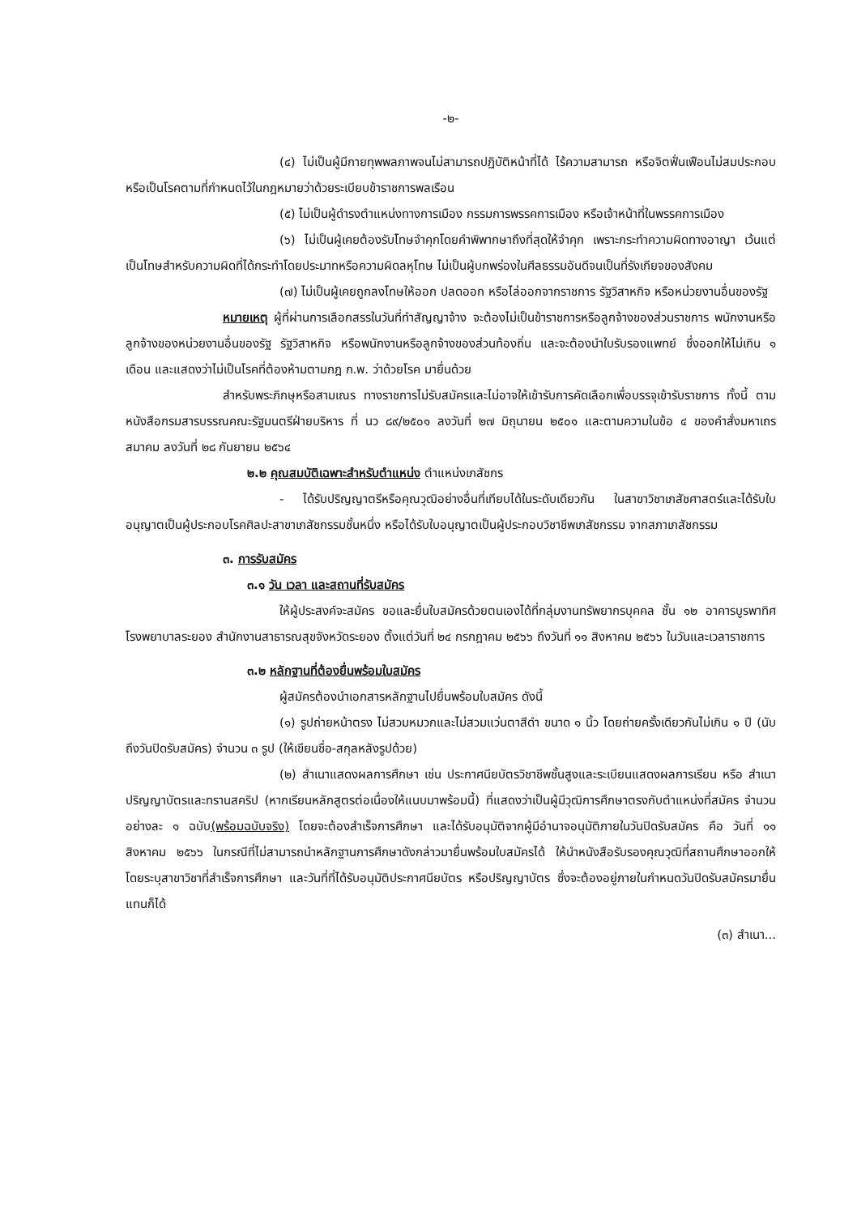-๒-
(๔) ไม่เป็นผู้มีกายทุพพลภาพจนไม่สามารถปฏิบัติหน้าที่ได้ ไร้ความสามารถ หรือจิตฟั่นเฟือนไม่สมประกอบ หรือเป็นโรคตามที่กำหนดไว้ในกฎหมายว่าด้วยระเบียบข้าราชการพลเรือน
(๕) ไม่เป็นผู้ดำรงตำแหน่งทางการเมือง กรรมการพรรคการเมือง หรือเจ้าหน้าที่ในพรรคการเมือง
(๖) ไม่เป็นผู้เคยต้องรับโทษจำคุกโดยคำพิพากษาถึงที่สุดให้จำคุก เพราะกระทำความผิดทางอาญา เว้นแต่เป็นโทษสำหรับความผิดที่ได้กระทำโดยประมาทหรือความผิดลหุโทษ ไม่เป็นผู้บกพร่องในศีลธรรมอันดีจนเป็นที่รังเกียจของสังคม
(๗) ไม่เป็นผู้เคยถูกลงโทษให้ออก ปลดออก หรือไล่ออกจากราชการ รัฐวิสาหกิจ หรือหน่วยงานอื่นของรัฐ
หมายเหตุ ผู้ที่ผ่านการเลือกสรรในวันที่ทำสัญญาจ้าง จะต้องไม่เป็นข้าราชการหรือลูกจ้างของส่วนราชการ พนักงานหรือลูกจ้างของหน่วยงานอื่นของรัฐ รัฐวิสาหกิจ หรือพนักงานหรือลูกจ้างของส่วนท้องถิ่น และจะต้องนำใบรับรองแพทย์ ซึ่งออกให้ไม่เกิน ๑ เดือน และแสดงว่าไม่เป็นโรคที่ต้องห้ามตามกฎ ก.พ. ว่าด้วยโรค มายื่นด้วย
สำหรับพระภิกษุหรือสามเณร ทางราชการไม่รับสมัครและไม่อาจให้เข้ารับการคัดเลือกเพื่อบรรจุเข้ารับราชการ ทั้งนี้ ตามหนังสือกรมสารบรรณคณะรัฐมนตรีฝ่ายบริหาร ที่ นว ๘๙/๒๕๐๑ ลงวันที่ ๒๗ มิถุนายน ๒๕๐๑ และตามความในข้อ ๔ ของคำสั่งมหาเถรสมาคม ลงวันที่ ๒๘ กันยายน ๒๕๖๔
๒.๒ คุณสมบัติเฉพาะสำหรับตำแหน่ง ตำแหน่งเภสัชกร
- ได้รับปริญญาตรีหรือคุณวุฒิอย่างอื่นที่เทียบได้ในระดับเดียวกัน ในสาขาวิชาเภสัชศาสตร์และได้รับใบอนุญาตเป็นผู้ประกอบโรคศิลปะสาขาเภสัชกรรมชั้นหนึ่ง หรือได้รับใบอนุญาตเป็นผู้ประกอบวิชาชีพเภสัชกรรม จากสภาเภสัชกรรม
๓. การรับสมัคร
๓.๑ วัน เวลา และสถานที่รับสมัคร
ให้ผู้ประสงค์จะสมัคร ขอและยื่นใบสมัครด้วยตนเองได้ที่กลุ่มงานทรัพยากรบุคคล ชั้น ๑๒ อาคารบูรพาทิศ โรงพยาบาลระยอง สำนักงานสาธารณสุขจังหวัดระยอง ตั้งแต่วันที่ ๒๔ กรกฎาคม ๒๕๖๖ ถึงวันที่ ๑๑ สิงหาคม ๒๕๖๖ ในวันและเวลาราชการ
๓.๒ หลักฐานที่ต้องยื่นพร้อมใบสมัคร
ผู้สมัครต้องนำเอกสารหลักฐานไปยื่นพร้อมใบสมัคร ดังนี้
(๑) รูปถ่ายหน้าตรง ไม่สวมหมวกและไม่สวมแว่นตาสีดำ ขนาด ๑ นิ้ว โดยถ่ายครั้งเดียวกันไม่เกิน ๑ ปี (นับถึงวันปิดรับสมัคร) จำนวน ๓ รูป (ให้เขียนชื่อ-สกุลหลังรูปด้วย)
(๒) สำเนาแสดงผลการศึกษา เช่น ประกาศนียบัตรวิชาชีพชั้นสูงและระเบียนแสดงผลการเรียน หรือ สำเนาปริญญาบัตรและทรานสคริป (หากเรียนหลักสูตรต่อเนื่องให้แนบมาพร้อมนี้) ที่แสดงว่าเป็นผู้มีวุฒิการศึกษาตรงกับตำแหน่งที่สมัคร จำนวนอย่างละ ๑ ฉบับ(พร้อมฉบับจริง) โดยจะต้องสำเร็จการศึกษา และได้รับอนุมัติจากผู้มีอำนาจอนุมัติภายในวันปิดรับสมัคร คือ วันที่ ๑๑ สิงหาคม ๒๕๖๖ ในกรณีที่ไม่สามารถนำหลักฐานการศึกษาดังกล่าวมายื่นพร้อมใบสมัครได้ ให้นำหนังสือรับรองคุณวุฒิที่สถานศึกษาออกให้ โดยระบุสาขาวิชาที่สำเร็จการศึกษา และวันที่ที่ได้รับอนุมัติประกาศนียบัตร หรือปริญญาบัตร ซึ่งจะต้องอยู่ภายในกำหนดวันปิดรับสมัครมายื่นแทนก็ได้
(๓) สำเนา...